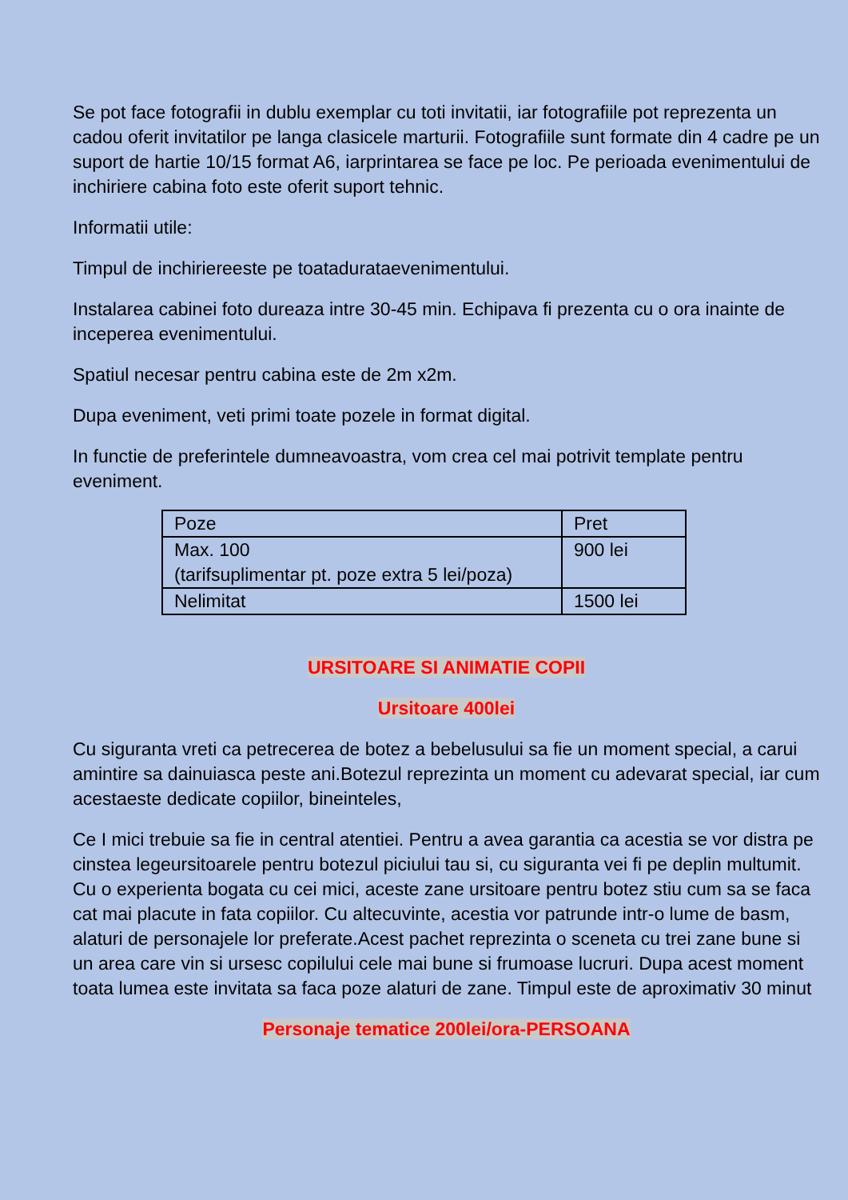Se pot face fotografii in dublu exemplar cu toti invitatii, iar fotografiile pot reprezenta un cadou oferit invitatilor pe langa clasicele marturii. Fotografiile sunt formate din 4 cadre pe un suport de hartie 10/15 format A6, iarprintarea se face pe loc. Pe perioada evenimentului de inchiriere cabina foto este oferit suport tehnic.
Informatii utile:
Timpul de inchiriereeste pe toatadurataevenimentului.
Instalarea cabinei foto dureaza intre 30-45 min. Echipava fi prezenta cu o ora inainte de inceperea evenimentului.
Spatiul necesar pentru cabina este de 2m x2m.
Dupa eveniment, veti primi toate pozele in format digital.
In functie de preferintele dumneavoastra, vom crea cel mai potrivit template pentru eveniment.
| Poze | Pret |
| Max. 100 (tarifsuplimentar pt. poze extra 5 lei/poza) | 900 lei |
| Nelimitat | 1500 lei |
URSITOARE SI ANIMATIE COPII
Ursitoare 400lei
Cu siguranta vreti ca petrecerea de botez a bebelusului sa fie un moment special, a carui amintire sa dainuiasca peste ani.Botezul reprezinta un moment cu adevarat special, iar cum acestaeste dedicate copiilor, bineinteles,
Ce I mici trebuie sa fie in central atentiei. Pentru a avea garantia ca acestia se vor distra pe cinstea legeursitoarele pentru botezul piciului tau si, cu siguranta vei fi pe deplin multumit.
Cu o experienta bogata cu cei mici, aceste zane ursitoare pentru botez stiu cum sa se faca cat mai placute in fata copiilor. Cu altecuvinte, acestia vor patrunde intr-o lume de basm, alaturi de personajele lor preferate.Acest pachet reprezinta o sceneta cu trei zane bune si un area care vin si ursesc copilului cele mai bune si frumoase lucruri. Dupa acest moment toata lumea este invitata sa faca poze alaturi de zane. Timpul este de aproximativ 30 minut
Personaje tematice 200lei/ora-PERSOANA